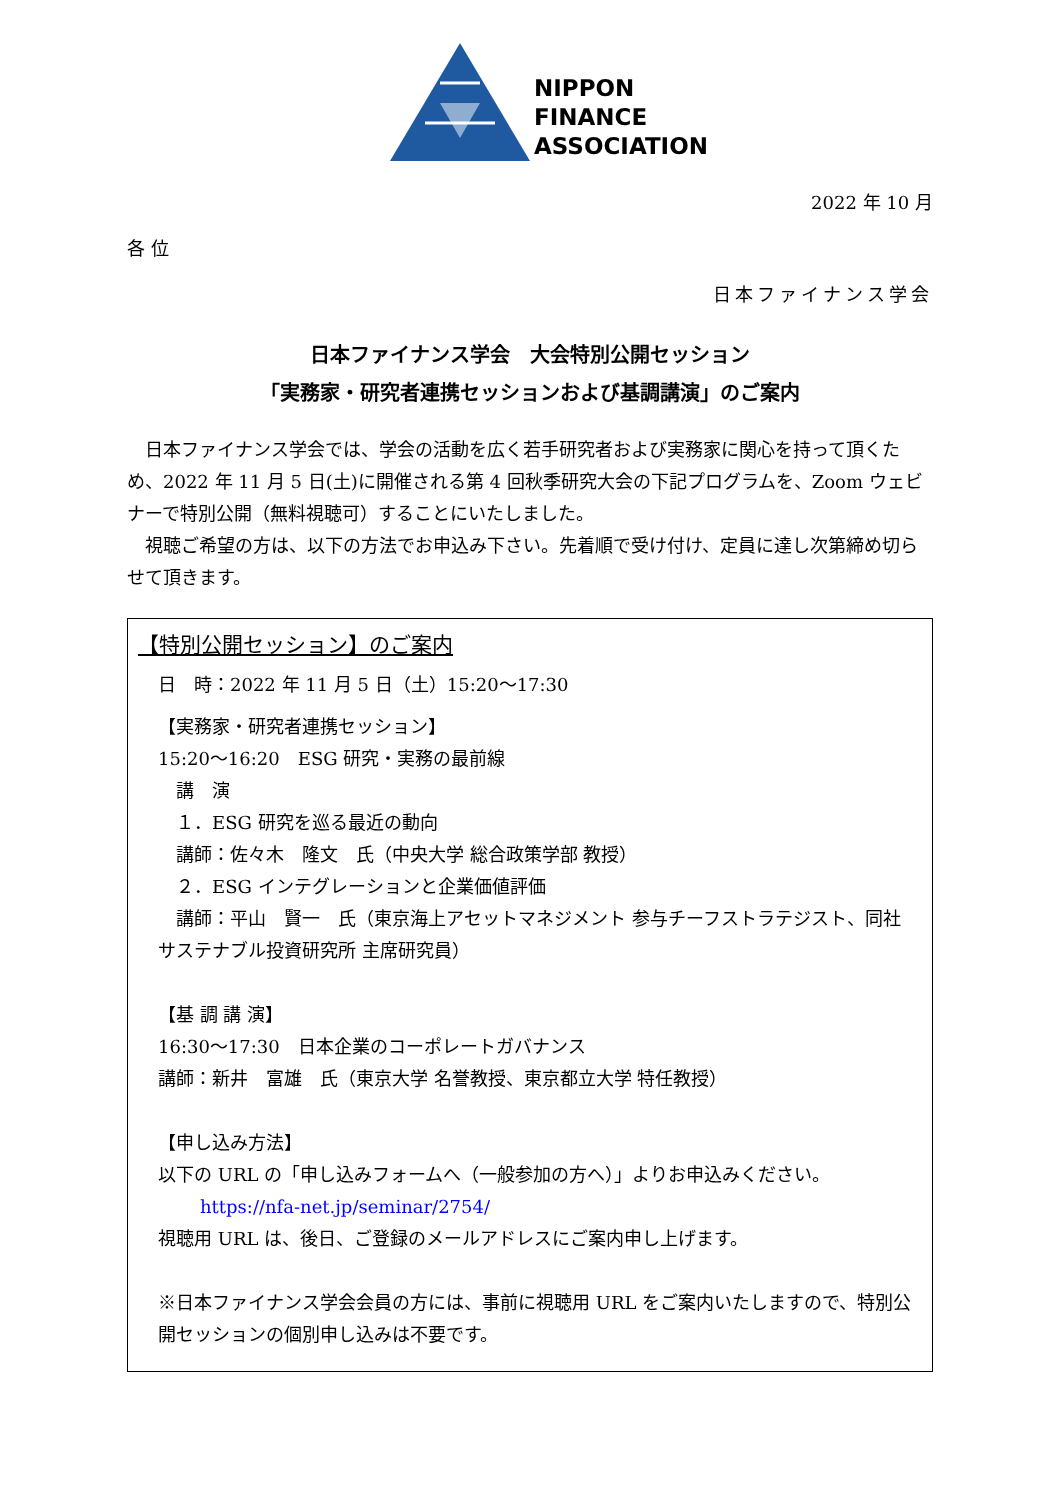NIPPON
FINANCE
ASSOCIATION
2022 年 10 月
各 位
日本ファイナンス学会
日本ファイナンス学会　大会特別公開セッション
「実務家・研究者連携セッションおよび基調講演」のご案内
　日本ファイナンス学会では、学会の活動を広く若手研究者および実務家に関心を持って頂くため、2022 年 11 月 5 日(土)に開催される第 4 回秋季研究大会の下記プログラムを、Zoom ウェビナーで特別公開（無料視聴可）することにいたしました。
　視聴ご希望の方は、以下の方法でお申込み下さい。先着順で受け付け、定員に達し次第締め切らせて頂きます。
【特別公開セッション】のご案内
日　時：2022 年 11 月 5 日（土）15:20～17:30
【実務家・研究者連携セッション】
15:20～16:20　ESG 研究・実務の最前線
　講　演
　１．ESG 研究を巡る最近の動向
　講師：佐々木　隆文　氏（中央大学 総合政策学部 教授）
　２．ESG インテグレーションと企業価値評価
　講師：平山　賢一　氏（東京海上アセットマネジメント 参与チーフストラテジスト、同社 サステナブル投資研究所 主席研究員）
【基 調 講 演】
16:30～17:30　日本企業のコーポレートガバナンス
講師：新井　富雄　氏（東京大学 名誉教授、東京都立大学 特任教授）
【申し込み方法】
以下の URL の「申し込みフォームへ（一般参加の方へ）」よりお申込みください。
https://nfa-net.jp/seminar/2754/
視聴用 URL は、後日、ご登録のメールアドレスにご案内申し上げます。
※日本ファイナンス学会会員の方には、事前に視聴用 URL をご案内いたしますので、特別公開セッションの個別申し込みは不要です。